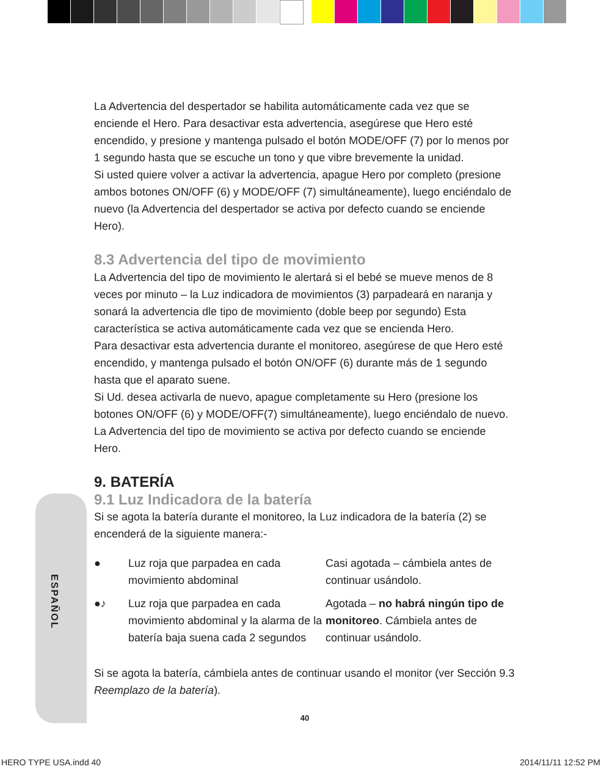ESPAÑOL
La Advertencia del despertador se habilita automáticamente cada vez que se enciende el Hero. Para desactivar esta advertencia, asegúrese que Hero esté encendido, y presione y mantenga pulsado el botón MODE/OFF (7) por lo menos por 1 segundo hasta que se escuche un tono y que vibre brevemente la unidad.
Si usted quiere volver a activar la advertencia, apague Hero por completo (presione ambos botones ON/OFF (6) y MODE/OFF (7) simultáneamente), luego enciéndalo de nuevo (la Advertencia del despertador se activa por defecto cuando se enciende Hero).
8.3 Advertencia del tipo de movimiento
La Advertencia del tipo de movimiento le alertará si el bebé se mueve menos de 8 veces por minuto – la Luz indicadora de movimientos (3) parpadeará en naranja y sonará la advertencia dle tipo de movimiento (doble beep por segundo) Esta característica se activa automáticamente cada vez que se encienda Hero.
Para desactivar esta advertencia durante el monitoreo, asegúrese de que Hero esté encendido, y mantenga pulsado el botón ON/OFF (6) durante más de 1 segundo hasta que el aparato suene.
Si Ud. desea activarla de nuevo, apague completamente su Hero (presione los botones ON/OFF (6) y MODE/OFF(7) simultáneamente), luego enciéndalo de nuevo. La Advertencia del tipo de movimiento se activa por defecto cuando se enciende Hero.
9. BATERÍA
9.1 Luz Indicadora de la batería
Si se agota la batería durante el monitoreo, la Luz indicadora de la batería (2) se encenderá de la siguiente manera:-
| ● | Luz roja que parpadea en cada movimiento abdominal | Casi agotada – cámbiela antes de continuar usándolo. |
| ●♪ | Luz roja que parpadea en cada movimiento abdominal y la alarma de la batería baja suena cada 2 segundos | Agotada – no habrá ningún tipo de monitoreo . Cámbiela antes de continuar usándolo. |
Si se agota la batería, cámbiela antes de continuar usando el monitor (ver Sección 9.3 Reemplazo de la batería).
40
HERO TYPE USA.indd 40 2014/11/11 12:52 PM